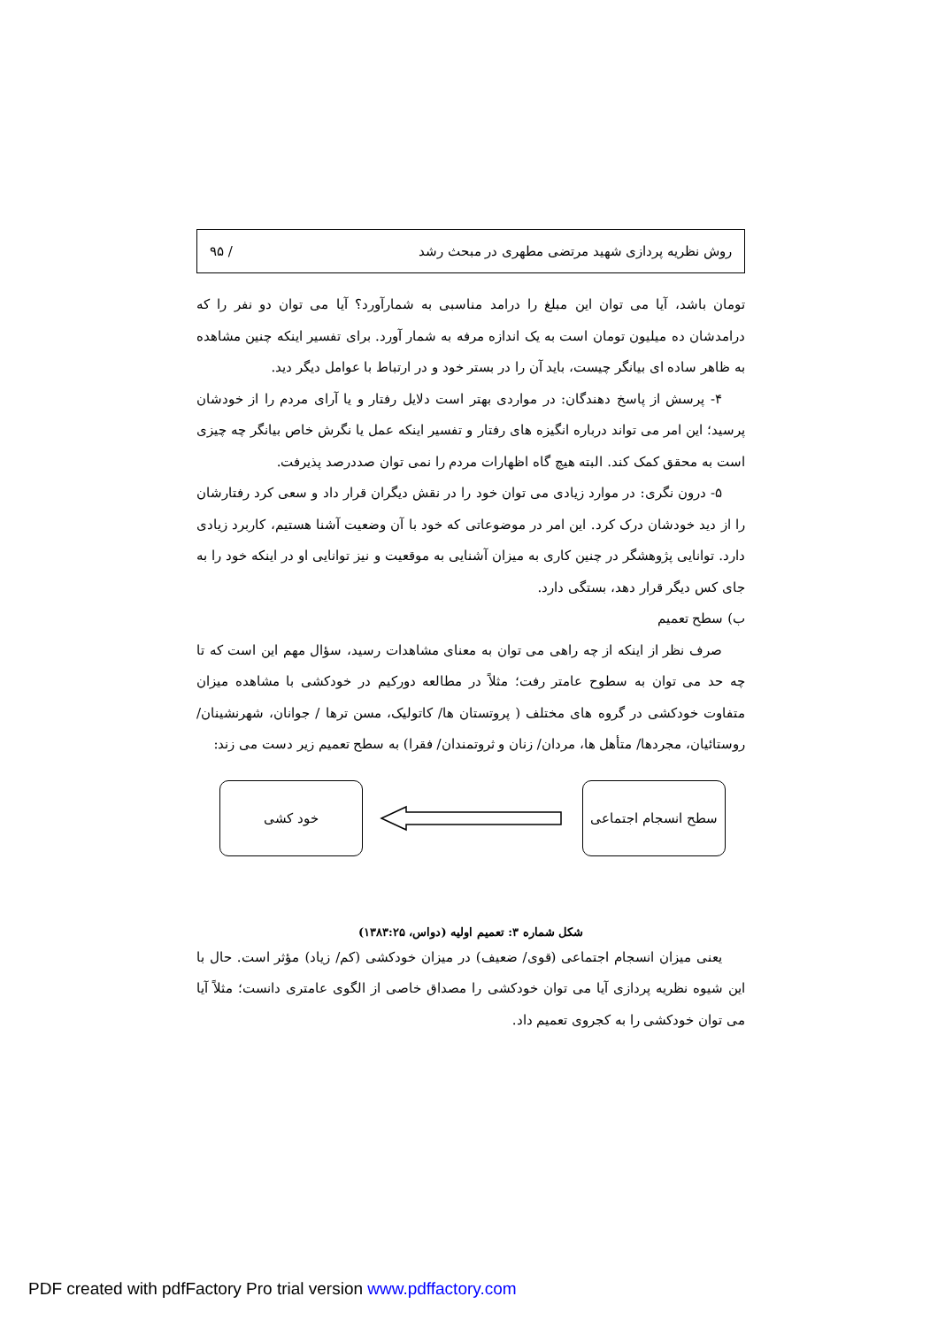روش نظریه پردازی شهید مرتضی مطهری در مبحث رشد / ۹۵
تومان باشد، آیا می توان این مبلغ را درامد مناسبی به شمارآورد؟ آیا می توان دو نفر را که درامدشان ده میلیون تومان است به یک اندازه مرفه به شمار آورد. برای تفسیر اینکه چنین مشاهده به ظاهر ساده ای بیانگر چیست، باید آن را در بستر خود و در ارتباط با عوامل دیگر دید.
۴- پرسش از پاسخ دهندگان: در مواردی بهتر است دلایل رفتار و یا آرای مردم را از خودشان پرسید؛ این امر می تواند درباره انگیزه های رفتار و تفسیر اینکه عمل یا نگرش خاص بیانگر چه چیزی است به محقق کمک کند. البته هیچ گاه اظهارات مردم را نمی توان صددرصد پذیرفت.
۵- درون نگری: در موارد زیادی می توان خود را در نقش دیگران قرار داد و سعی کرد رفتارشان را از دید خودشان درک کرد. این امر در موضوعاتی که خود با آن وضعیت آشنا هستیم، کاربرد زیادی دارد. توانایی پژوهشگر در چنین کاری به میزان آشنایی به موقعیت و نیز توانایی او در اینکه خود را به جای کس دیگر قرار دهد، بستگی دارد.
ب) سطح تعمیم
صرف نظر از اینکه از چه راهی می توان به معنای مشاهدات رسید، سؤال مهم این است که تا چه حد می توان به سطوح عامتر رفت؛ مثلاً در مطالعه دورکیم در خودکشی با مشاهده میزان متفاوت خودکشی در گروه های مختلف ( پروتستان ها/ کاتولیک، مسن ترها / جوانان، شهرنشینان/ روستائیان، مجردها/ متأهل ها، مردان/ زنان و ثروتمندان/ فقرا) به سطح تعمیم زیر دست می زند:
سطح انسجام اجتماعی
خود کشی
شکل شماره ۳: تعمیم اولیه (دواس، ۱۳۸۳:۲۵)
یعنی میزان انسجام اجتماعی (قوی/ ضعیف) در میزان خودکشی (کم/ زیاد) مؤثر است. حال با این شیوه نظریه پردازی آیا می توان خودکشی را مصداق خاصی از الگوی عامتری دانست؛ مثلاً آیا می توان خودکشی را به کجروی تعمیم داد.
PDF created with pdfFactory Pro trial version www.pdffactory.com